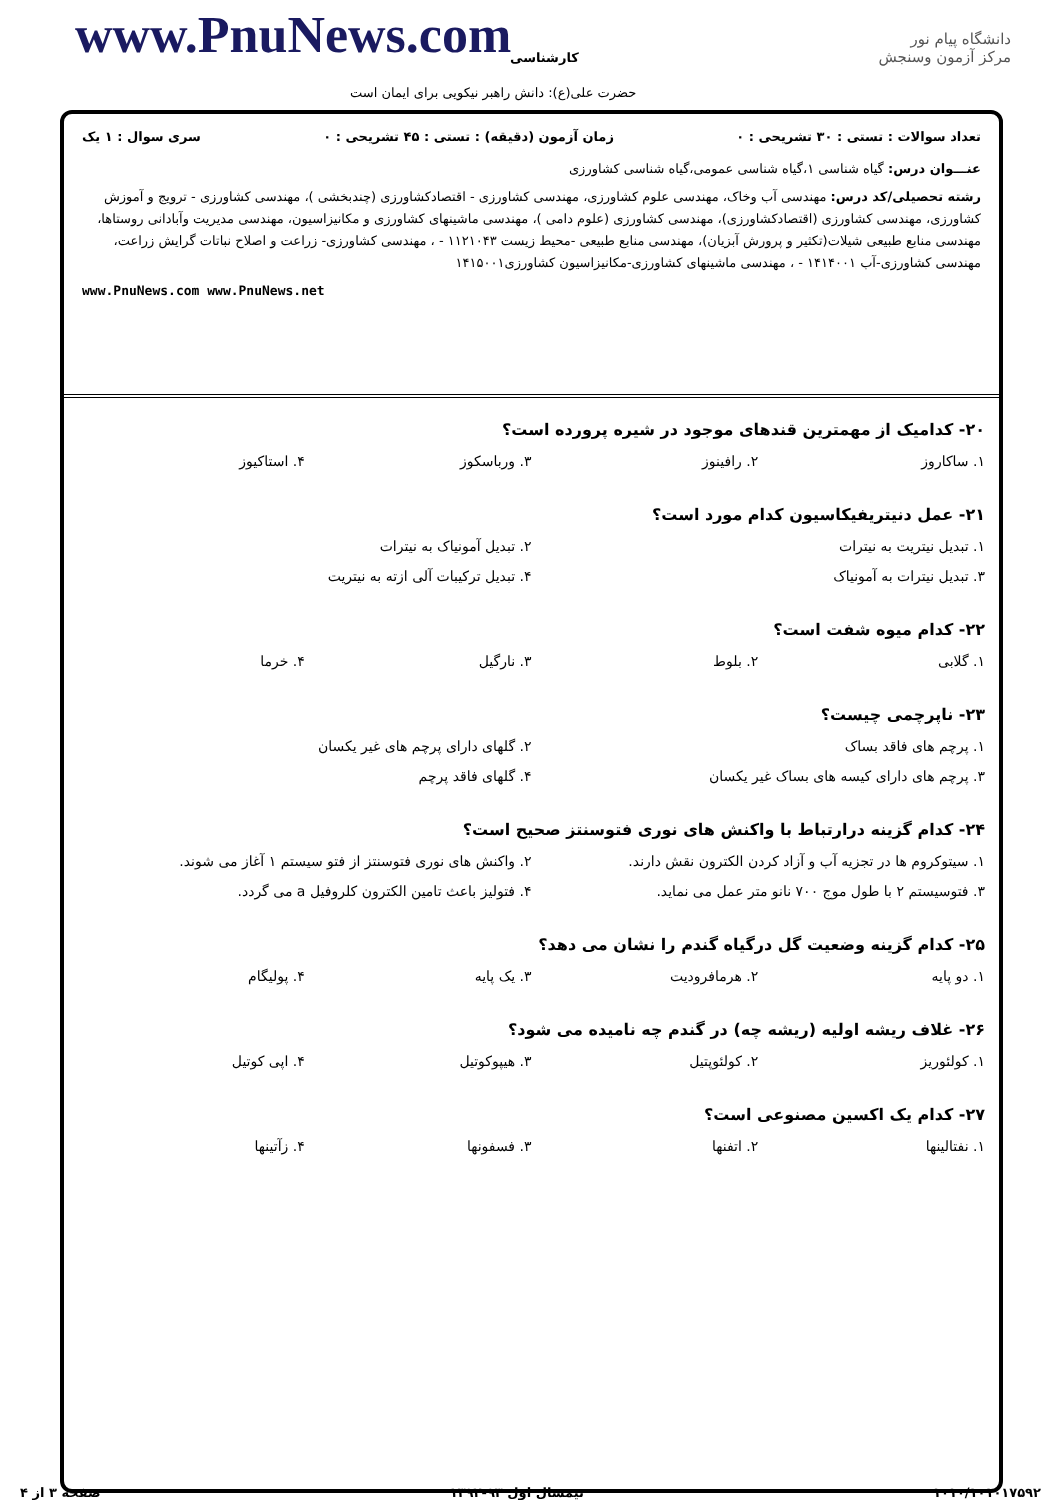www.PnuNews.com کارشناسی
دانشگاه پیام نور
مرکز آزمون وسنجش
حضرت علی(ع): دانش راهبر نیکویی برای ایمان است
تعداد سوالات : تستی : ۳۰ تشریحی : ۰ زمان آزمون (دقیقه) : تستی : ۴۵ تشریحی : ۰ سری سوال : ۱ یک
عنـــوان درس: گیاه شناسی ۱،گیاه شناسی عمومی،گیاه شناسی کشاورزی
رشته تحصیلی/کد درس: مهندسی آب وخاک، مهندسی علوم کشاورزی، مهندسی کشاورزی - اقتصادکشاورزی (چندبخشی )، مهندسی کشاورزی - ترویج و آموزش کشاورزی، مهندسی کشاورزی (اقتصادکشاورزی)، مهندسی کشاورزی (علوم دامی )، مهندسی ماشینهای کشاورزی و مکانیزاسیون، مهندسی مدیریت وآبادانی روستاها، مهندسی منابع طبیعی شیلات(تکثیر و پرورش آبزیان)، مهندسی منابع طبیعی -محیط زیست ۱۱۲۱۰۴۳ - ، مهندسی کشاورزی- زراعت و اصلاح نباتات گرایش زراعت، مهندسی کشاورزی-آب ۱۴۱۴۰۰۱ - ، مهندسی ماشینهای کشاورزی-مکانیزاسیون کشاورزی۱۴۱۵۰۰۱
www.PnuNews.com www.PnuNews.net
۲۰- کدامیک از مهمترین قندهای موجود در شیره پرورده است؟
۱. ساکاروز ۲. رافینوز ۳. ورباسکوز ۴. استاکیوز
۲۱- عمل دنیتریفیکاسیون کدام مورد است؟
۱. تبدیل نیتریت به نیترات ۲. تبدیل آمونیاک به نیترات ۳. تبدیل نیترات به آمونیاک ۴. تبدیل ترکیبات آلی ازته به نیتریت
۲۲- کدام میوه شفت است؟
۱. گلابی ۲. بلوط ۳. نارگیل ۴. خرما
۲۳- ناپرچمی چیست؟
۱. پرچم های فاقد بساک ۲. گلهای دارای پرچم های غیر یکسان ۳. پرچم های دارای کیسه های بساک غیر یکسان ۴. گلهای فاقد پرچم
۲۴- کدام گزینه درارتباط با واکنش های نوری فتوسنتز صحیح است؟
۱. سیتوکروم ها در تجزیه آب و آزاد کردن الکترون نقش دارند. ۲. واکنش های نوری فتوسنتز از فتو سیستم ۱ آغاز می شوند. ۳. فتوسیستم ۲ با طول موج ۷۰۰ نانو متر عمل می نماید. ۴. فتولیز باعث تامین الکترون کلروفیل a می گردد.
۲۵- کدام گزینه وضعیت گل درگیاه گندم را نشان می دهد؟
۱. دو پایه ۲. هرمافرودیت ۳. یک پایه ۴. پولیگام
۲۶- غلاف ریشه اولیه (ریشه چه) در گندم چه نامیده می شود؟
۱. کولئوریز ۲. کولئوپتیل ۳. هیپوکوتیل ۴. اپی کوتیل
۲۷- کدام یک اکسین مصنوعی است؟
۱. نفتالینها ۲. اتفنها ۳. فسفونها ۴. زآتینها
۱۰۱۰/۱۰۱۰۱۷۵۹۲ نیمسال اول ۹۳-۱۳۹۲ صفحه ۳ از ۴